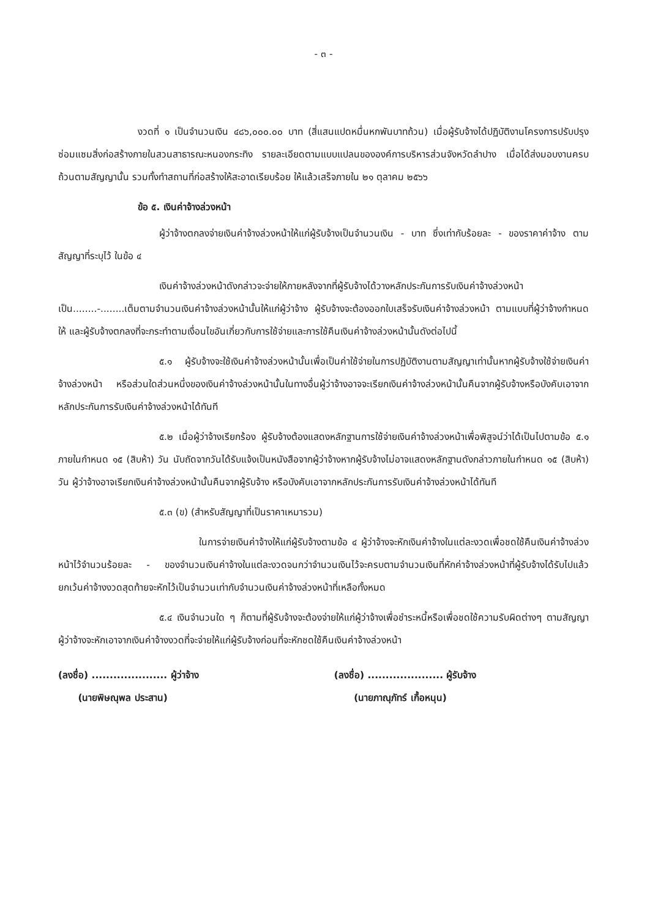- ๓ -
งวดที่ ๑ เป็นจำนวนเงิน ๔๘๖,๐๐๐.๐๐ บาท (สี่แสนแปดหมื่นหกพันบาทถ้วน) เมื่อผู้รับจ้างได้ปฏิบัติงานโครงการปรับปรุงซ่อมแซมสิ่งก่อสร้างภายในสวนสาธารณะหนองกระทิง รายละเอียดตามแบบแปลนขององค์การบริหารส่วนจังหวัดลำปาง เมื่อได้ส่งมอบงานครบถ้วนตามสัญญานั้น รวมทั้งทำสถานที่ก่อสร้างให้สะอาดเรียบร้อย ให้แล้วเสร็จภายใน ๒๑ ตุลาคม ๒๕๖๖
ข้อ ๕. เงินค่าจ้างล่วงหน้า
ผู้ว่าจ้างตกลงจ่ายเงินค่าจ้างล่วงหน้าให้แก่ผู้รับจ้างเป็นจำนวนเงิน - บาท ซึ่งเท่ากับร้อยละ - ของราคาค่าจ้าง ตามสัญญาที่ระบุไว้ ในข้อ ๔
เงินค่าจ้างล่วงหน้าดังกล่าวจะจ่ายให้ภายหลังจากที่ผู้รับจ้างได้วางหลักประกันการรับเงินค่าจ้างล่วงหน้าเป็น........-........เต็มตามจำนวนเงินค่าจ้างล่วงหน้านั้นให้แก่ผู้ว่าจ้าง ผู้รับจ้างจะต้องออกใบเสร็จรับเงินค่าจ้างล่วงหน้า ตามแบบที่ผู้ว่าจ้างกำหนดให้ และผู้รับจ้างตกลงที่จะกระทำตามเงื่อนไขอันเกี่ยวกับการใช้จ่ายและการใช้คืนเงินค่าจ้างล่วงหน้านั้นดังต่อไปนี้
๕.๑ ผู้รับจ้างจะใช้เงินค่าจ้างล่วงหน้านั้นเพื่อเป็นค่าใช้จ่ายในการปฏิบัติงานตามสัญญาเท่านั้นหากผู้รับจ้างใช้จ่ายเงินค่าจ้างล่วงหน้า หรือส่วนใดส่วนหนึ่งของเงินค่าจ้างล่วงหน้านั้นในทางอื่นผู้ว่าจ้างอาจจะเรียกเงินค่าจ้างล่วงหน้านั้นคืนจากผู้รับจ้างหรือบังคับเอาจากหลักประกันการรับเงินค่าจ้างล่วงหน้าได้ทันที
๕.๒ เมื่อผู้ว่าจ้างเรียกร้อง ผู้รับจ้างต้องแสดงหลักฐานการใช้จ่ายเงินค่าจ้างล่วงหน้าเพื่อพิสูจน์ว่าได้เป็นไปตามข้อ ๕.๑ ภายในกำหนด ๑๕ (สิบห้า) วัน นับถัดจากวันได้รับแจ้งเป็นหนังสือจากผู้ว่าจ้างหากผู้รับจ้างไม่อาจแสดงหลักฐานดังกล่าวภายในกำหนด ๑๕ (สิบห้า) วัน ผู้ว่าจ้างอาจเรียกเงินค่าจ้างล่วงหน้านั้นคืนจากผู้รับจ้าง หรือบังคับเอาจากหลักประกันการรับเงินค่าจ้างล่วงหน้าได้ทันที
๕.๓ (ข) (สำหรับสัญญาที่เป็นราคาเหมารวม)
ในการจ่ายเงินค่าจ้างให้แก่ผู้รับจ้างตามข้อ ๔ ผู้ว่าจ้างจะหักเงินค่าจ้างในแต่ละงวดเพื่อชดใช้คืนเงินค่าจ้างล่วงหน้าไว้จำนวนร้อยละ - ของจำนวนเงินค่าจ้างในแต่ละงวดจนกว่าจำนวนเงินไว้จะครบตามจำนวนเงินที่หักค่าจ้างล่วงหน้าที่ผู้รับจ้างได้รับไปแล้ว ยกเว้นค่าจ้างงวดสุดท้ายจะหักไว้เป็นจำนวนเท่ากับจำนวนเงินค่าจ้างล่วงหน้าที่เหลือทั้งหมด
๕.๔ เงินจำนวนใด ๆ ก็ตามที่ผู้รับจ้างจะต้องจ่ายให้แก่ผู้ว่าจ้างเพื่อชำระหนี้หรือเพื่อชดใช้ความรับผิดต่างๆ ตามสัญญา ผู้ว่าจ้างจะหักเอาจากเงินค่าจ้างงวดที่จะจ่ายให้แก่ผู้รับจ้างก่อนที่จะหักชดใช้คืนเงินค่าจ้างล่วงหน้า
(ลงชื่อ) ..................... ผู้ว่าจ้าง
(นายพิษณุพล ประสาน)
(ลงชื่อ) ..................... ผู้รับจ้าง
(นายภาณุภัทร์ เกื้อหนุน)